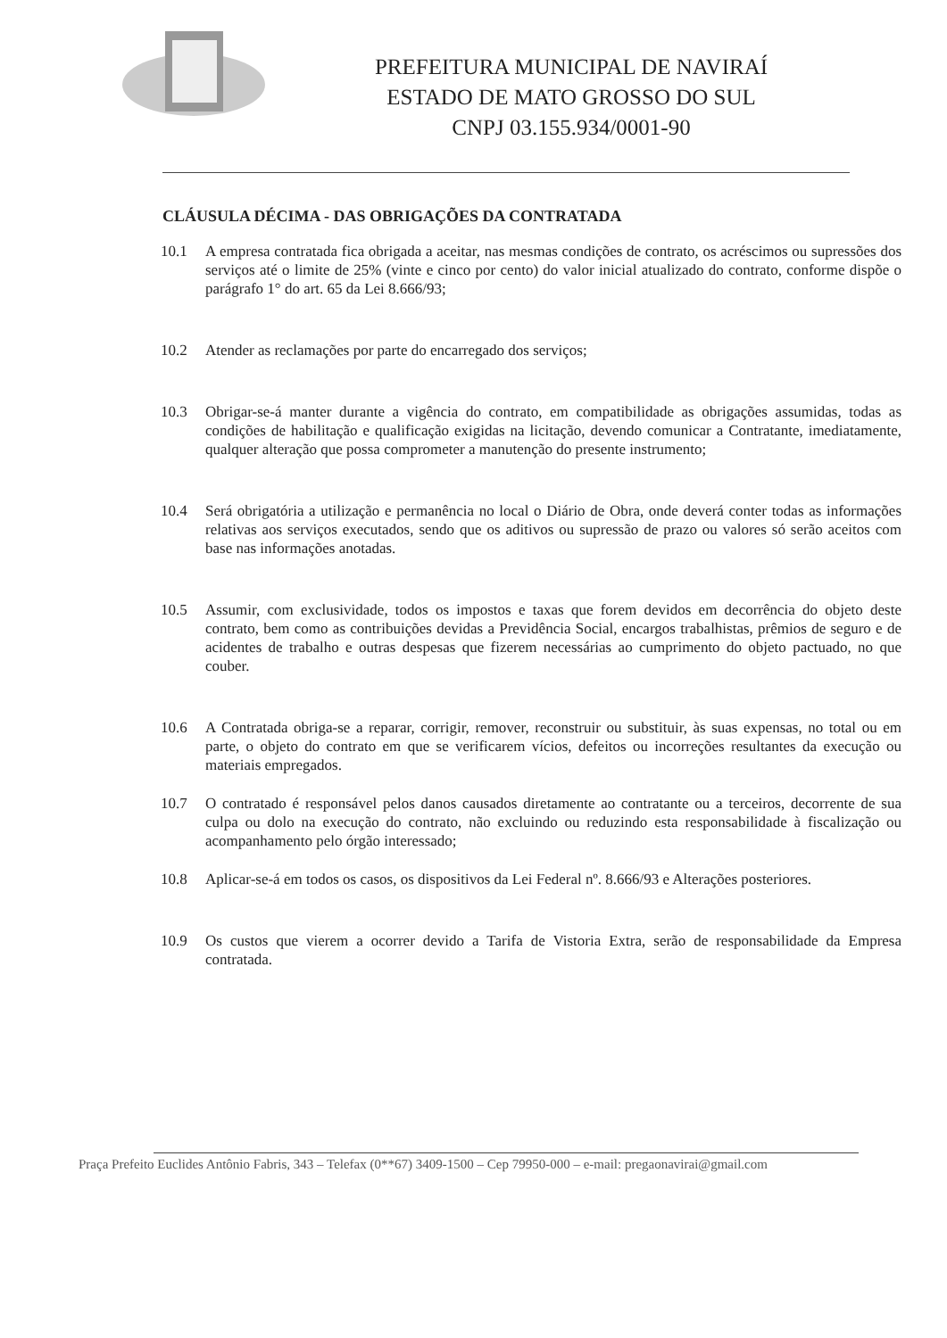PREFEITURA MUNICIPAL DE NAVIRAÍ
ESTADO DE MATO GROSSO DO SUL
CNPJ 03.155.934/0001-90
CLÁUSULA DÉCIMA - DAS OBRIGAÇÕES DA CONTRATADA
10.1 A empresa contratada fica obrigada a aceitar, nas mesmas condições de contrato, os acréscimos ou supressões dos serviços até o limite de 25% (vinte e cinco por cento) do valor inicial atualizado do contrato, conforme dispõe o parágrafo 1° do art. 65 da Lei 8.666/93;
10.2 Atender as reclamações por parte do encarregado dos serviços;
10.3 Obrigar-se-á manter durante a vigência do contrato, em compatibilidade as obrigações assumidas, todas as condições de habilitação e qualificação exigidas na licitação, devendo comunicar a Contratante, imediatamente, qualquer alteração que possa comprometer a manutenção do presente instrumento;
10.4 Será obrigatória a utilização e permanência no local o Diário de Obra, onde deverá conter todas as informações relativas aos serviços executados, sendo que os aditivos ou supressão de prazo ou valores só serão aceitos com base nas informações anotadas.
10.5 Assumir, com exclusividade, todos os impostos e taxas que forem devidos em decorrência do objeto deste contrato, bem como as contribuições devidas a Previdência Social, encargos trabalhistas, prêmios de seguro e de acidentes de trabalho e outras despesas que fizerem necessárias ao cumprimento do objeto pactuado, no que couber.
10.6 A Contratada obriga-se a reparar, corrigir, remover, reconstruir ou substituir, às suas expensas, no total ou em parte, o objeto do contrato em que se verificarem vícios, defeitos ou incorreções resultantes da execução ou materiais empregados.
10.7 O contratado é responsável pelos danos causados diretamente ao contratante ou a terceiros, decorrente de sua culpa ou dolo na execução do contrato, não excluindo ou reduzindo esta responsabilidade à fiscalização ou acompanhamento pelo órgão interessado;
10.8 Aplicar-se-á em todos os casos, os dispositivos da Lei Federal nº. 8.666/93 e Alterações posteriores.
10.9 Os custos que vierem a ocorrer devido a Tarifa de Vistoria Extra, serão de responsabilidade da Empresa contratada.
Praça Prefeito Euclides Antônio Fabris, 343 – Telefax (0**67) 3409-1500 – Cep 79950-000 – e-mail: pregaonavirai@gmail.com